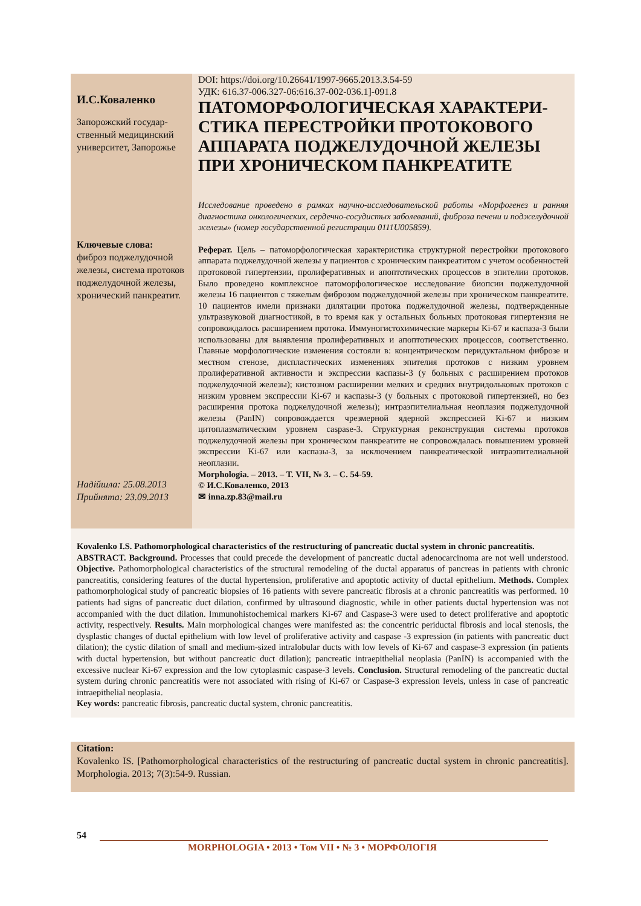И.С.Коваленко
Запорожский государ­ственный медицинский университет, Запоро­жье
Ключевые слова:
фиброз поджелудоч­ной железы, система протоков поджелудоч­ной железы, хрониче­ский панкреатит.
Надійшла: 25.08.2013
Прийнята: 23.09.2013
DOI: https://doi.org/10.26641/1997-9665.2013.3.54-59
УДК: 616.37-006.327-06:616.37-002-036.1]-091.8
ПАТОМОРФОЛОГИЧЕСКАЯ ХАРАКТЕРИ­СТИКА ПЕРЕСТРОЙКИ ПРОТОКОВОГО АППАРАТА ПОДЖЕЛУДОЧНОЙ ЖЕЛЕЗЫ ПРИ ХРОНИЧЕСКОМ ПАНКРЕАТИТЕ
Исследование проведено в рамках научно-исследовательской работы «Морфогенез и ранняя диагностика онкологических, сердечно-сосудистых заболеваний, фиброза печени и поджелудочной железы» (номер государственной регистрации 0111U005859).
Реферат. Цель – патоморфологическая характеристика структурной перестройки про­токового аппарата поджелудочной железы у пациентов с хроническим панкреатитом с учетом особенностей протоковой гипертензии, пролиферативных и апоптотических процессов в эпителии протоков. Было проведено комплексное патоморфологическое исследование биопсии поджелудочной железы 16 пациентов с тяжелым фиброзом под­желудочной железы при хроническом панкреатите. 10 пациентов имели признаки диля­тации протока поджелудочной железы, подтвержденные ультразвуковой диагностикой, в то время как у остальных больных протоковая гипертензия не сопровождалось расши­рением протока. Иммуногистохимические маркеры Ki-67 и каспаза-3 были использова­ны для выявления пролиферативных и апоптотических процессов, соответственно. Главные морфологические изменения состояли в: концентрическом перидуктальном фиброзе и местном стенозе, диспластических изменениях эпителия протоков с низким уровнем пролиферативной активности и экспрессии каспазы-3 (у больных с расширени­ем протоков поджелудочной железы); кистозном расширении мелких и средних внут­ридольковых протоков с низким уровнем экспрессии Ki-67 и каспазы-3 (у больных с протоковой гипертензией, но без расширения протока поджелудочной железы); интра­эпителиальная неоплазия поджелудочной железы (PanIN) сопровождается чрезмерной ядерной экспрессией Ki-67 и низким цитоплазматическим уровнем caspase-3. Структур­ная реконструкция системы протоков поджелудочной железы при хроническом пан­креатите не сопровождалась повышением уровней экспрессии Ki-67 или каспазы-3, за исключением панкреатической интраэпителиальной неоплазии.
Morphologia. – 2013. – Т. VII, № 3. – С. 54-59.
© И.С.Коваленко, 2013
✉ inna.zp.83@mail.ru
Kovalenko I.S. Pathomorphological characteristics of the restructuring of pancreatic ductal system in chronic pan­creatitis.
ABSTRACT. Background. Processes that could precede the development of pancreatic ductal adenocarcinoma are not well understood. Objective. Pathomorphological characteristics of the structural remodeling of the ductal apparatus of pancreas in patients with chronic pancreatitis, considering features of the ductal hypertension, proliferative and apoptotic activity of duc­tal epithelium. Methods. Complex pathomorphological study of pancreatic biopsies of 16 patients with severe pancreatic fibrosis at a chronic pancreatitis was performed. 10 patients had signs of pancreatic duct dilation, confirmed by ultrasound diagnostic, while in other patients ductal hypertension was not accompanied with the duct dilation. Immunohistochemical markers Ki-67 and Caspase-3 were used to detect proliferative and apoptotic activity, respectively. Results. Main morpho­logical changes were manifested as: the concentric periductal fibrosis and local stenosis, the dysplastic changes of ductal epithelium with low level of proliferative activity and caspase -3 expression (in patients with pancreatic duct dilation); the cystic dilation of small and medium-sized intralobular ducts with low levels of Ki-67 and caspase-3 expression (in patients with ductal hypertension, but without pancreatic duct dilation); pancreatic intraepithelial neoplasia (PanIN) is accompanied with the excessive nuclear Ki-67 expression and the low cytoplasmic caspase-3 levels. Conclusion. Structural remodeling of the pancreatic ductal system during chronic pancreatitis were not associated with rising of Ki-67 or Caspase-3 expression levels, unless in case of pancreatic intraepithelial neoplasia.
Key words: pancreatic fibrosis, pancreatic ductal system, chronic pancreatitis.
Citation:
Kovalenko IS. [Pathomorphological characteristics of the restructuring of pancreatic ductal system in chronic pancreatitis]. Morphologia. 2013; 7(3):54-9. Russian.
54
MORPHOLOGIA • 2013 • Том VII • № 3 • МОРФОЛОГІЯ